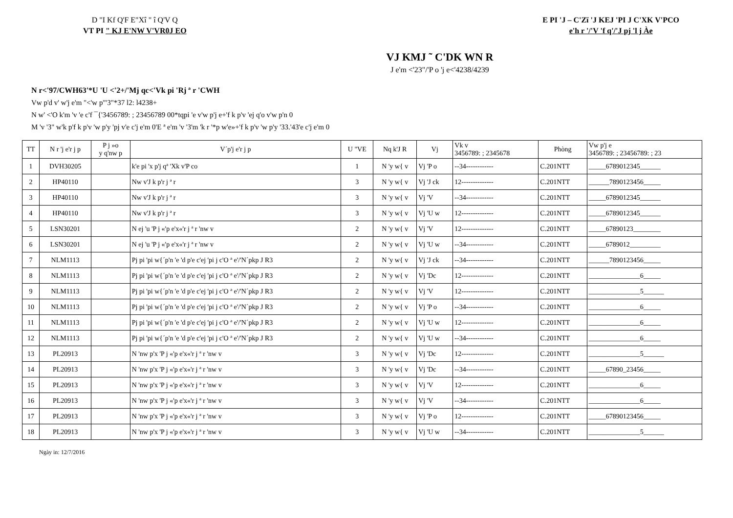D "I Kf Q'F E"Xî " î Q'V Q
VT PI " KJ E'NW V'VR0J EO
E PI 'J – C'Zï 'J KEJ 'PI J C'XK V'PCO
e'h r '/'V 'f q'/'J pj 'l j Àe
VJ KMJ ˜ C'DK WN R
J e'm <'23"/'P o 'j e<'4238/4239
N r<'97/CWH63'*U 'U <'2+/'Mj qc<'Vk pi 'Rj ª r 'CWH
Vw p'd v' w'j e'm "<'w p'"3"*37 l2: l4238+
N w' <'O k'm 'v 'e c'f ¯{'3456789: ; 23456789 00*tqpi 'e v'w p'j e+'f k p'v 'ej q'o v'w p'n 0
M 'v '3" w'k p'f k p'v 'w p'y 'pj v'e c'j e'm 0'E ª e'm 'v '3'm 'k r '*p w'e»+'f k p'v 'w p'y '33.'43'e c'j e'm 0
| TT | N r 'j e'r j p | P j »o y q'nw p | V´p'j e'r j p | U "VE | Nq k'J R | Vj | Vk v 3456789: ; 2345678 | Phòng | Vw p'j e 3456789: ; 23456789: ; 23 |
| --- | --- | --- | --- | --- | --- | --- | --- | --- | --- |
| 1 | DVH30205 | | k'e pi 'x p'j qª 'Xk v'P co | 1 | N 'y w{ v | Vj 'P o | --34------------ | C.201NTT | _____6789012345______ |
| 2 | HP40110 | | Nw v'J k p'r j ª r | 3 | N 'y w{ v | Vj 'J ck | 12-------------- | C.201NTT | ______7890123456_____ |
| 3 | HP40110 | | Nw v'J k p'r j ª r | 3 | N 'y w{ v | Vj 'V | --34------------ | C.201NTT | _____6789012345______ |
| 4 | HP40110 | | Nw v'J k p'r j ª r | 3 | N 'y w{ v | Vj 'U w | 12-------------- | C.201NTT | _____6789012345______ |
| 5 | LSN30201 | | N ej 'u 'P j «'p e'x«'r j ª r 'nw v | 2 | N 'y w{ v | Vj 'V | 12-------------- | C.201NTT | _____67890123________ |
| 6 | LSN30201 | | N ej 'u 'P j «'p e'x«'r j ª r 'nw v | 2 | N 'y w{ v | Vj 'U w | --34------------ | C.201NTT | _____6789012_________ |
| 7 | NLM1113 | | Pj pi 'pi w{´p'n 'e 'd p'e c'ej 'pi j c'O ª e'/'N´pkp J R3 | 2 | N 'y w{ v | Vj 'J ck | --34------------ | C.201NTT | ______7890123456_____ |
| 8 | NLM1113 | | Pj pi 'pi w{´p'n 'e 'd p'e c'ej 'pi j c'O ª e'/'N´pkp J R3 | 2 | N 'y w{ v | Vj 'Dc | 12-------------- | C.201NTT | _______________6_____ |
| 9 | NLM1113 | | Pj pi 'pi w{´p'n 'e 'd p'e c'ej 'pi j c'O ª e'/'N´pkp J R3 | 2 | N 'y w{ v | Vj 'V | 12-------------- | C.201NTT | _______________5______ |
| 10 | NLM1113 | | Pj pi 'pi w{´p'n 'e 'd p'e c'ej 'pi j c'O ª e'/'N´pkp J R3 | 2 | N 'y w{ v | Vj 'P o | --34------------ | C.201NTT | _______________6_____ |
| 11 | NLM1113 | | Pj pi 'pi w{´p'n 'e 'd p'e c'ej 'pi j c'O ª e'/'N´pkp J R3 | 2 | N 'y w{ v | Vj 'U w | 12-------------- | C.201NTT | _______________6_____ |
| 12 | NLM1113 | | Pj pi 'pi w{´p'n 'e 'd p'e c'ej 'pi j c'O ª e'/'N´pkp J R3 | 2 | N 'y w{ v | Vj 'U w | --34------------ | C.201NTT | _______________6_____ |
| 13 | PL20913 | | N 'nw p'x 'P j «'p e'x«'r j ª r 'nw v | 3 | N 'y w{ v | Vj 'Dc | 12-------------- | C.201NTT | _______________5______ |
| 14 | PL20913 | | N 'nw p'x 'P j «'p e'x«'r j ª r 'nw v | 3 | N 'y w{ v | Vj 'Dc | --34------------ | C.201NTT | _____67890_23456_____ |
| 15 | PL20913 | | N 'nw p'x 'P j «'p e'x«'r j ª r 'nw v | 3 | N 'y w{ v | Vj 'V | 12-------------- | C.201NTT | _______________6_____ |
| 16 | PL20913 | | N 'nw p'x 'P j «'p e'x«'r j ª r 'nw v | 3 | N 'y w{ v | Vj 'V | --34------------ | C.201NTT | _______________6_____ |
| 17 | PL20913 | | N 'nw p'x 'P j «'p e'x«'r j ª r 'nw v | 3 | N 'y w{ v | Vj 'P o | 12-------------- | C.201NTT | _____67890123456_____ |
| 18 | PL20913 | | N 'nw p'x 'P j «'p e'x«'r j ª r 'nw v | 3 | N 'y w{ v | Vj 'U w | --34------------ | C.201NTT | _______________5______ |
Ngày in: 12/7/2016